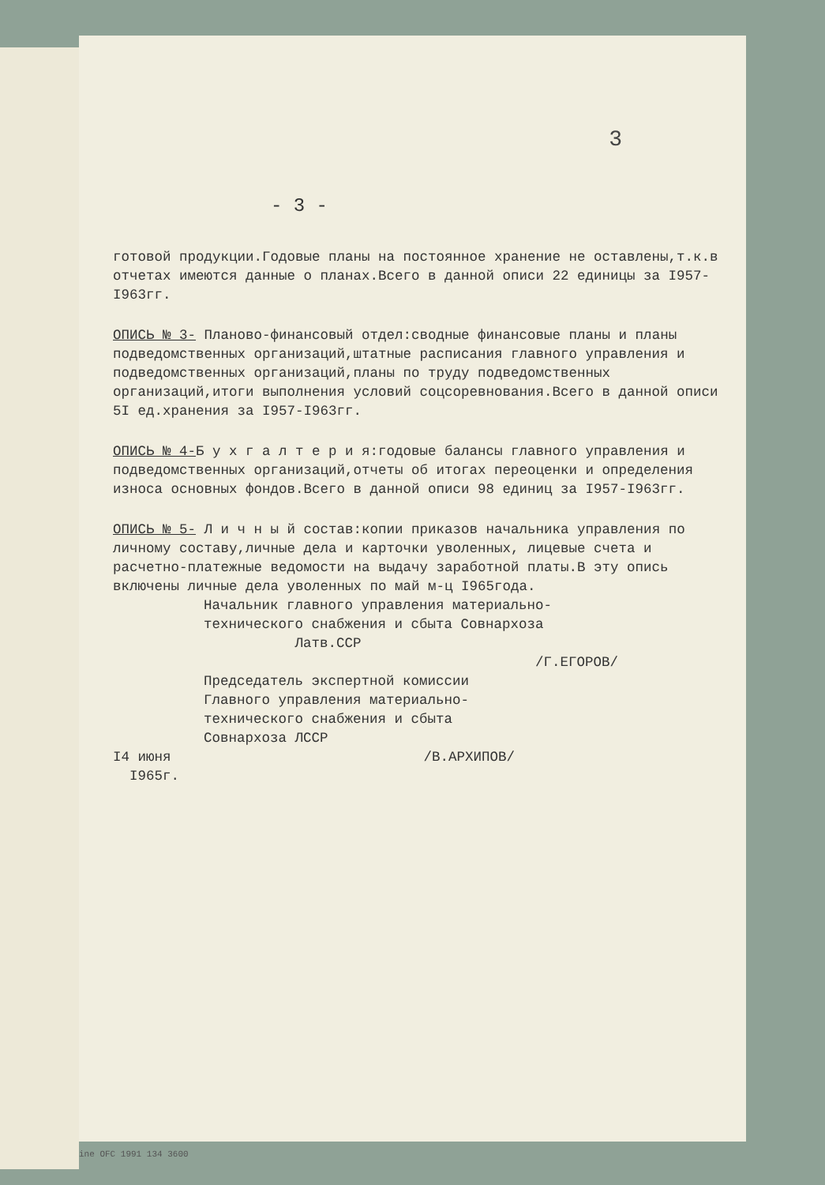3
- 3 -
готовой продукции.Годовые планы на постоянное хранение не оставлены,т.к.в отчетах имеются данные о планах.Всего в данной описи 22 единицы за I957-I963гг.
ОПИСЬ № 3- Планово-финансовый отдел:сводные финансовые планы и планы подведомственных организаций,штатные расписания главного управления и подведомственных организаций,планы по труду подведомственных организаций,итоги выполнения условий соцсоревнования.Всего в данной описи 5I ед.хранения за I957-I963гг.
ОПИСЬ № 4-Б у х г а л т е р и я:годовые балансы главного управления и подведомственных организаций,отчеты об итогах переоценки и определения износа основных фондов.Всего в данной описи 98 единиц за I957-I963гг.
ОПИСЬ № 5- Л и ч н ы й состав:копии приказов начальника управления по личному составу,личные дела и карточки уволенных, лицевые счета и расчетно-платежные ведомости на выдачу заработной платы.В эту опись включены личные дела уволенных по май м-ц I965года.
Начальник главного управления материально-
технического снабжения и сбыта Совнархоза
Латв.ССР
/Г.ЕГОРОВ/
Председатель экспертной комиссии
Главного управления материально-
технического снабжения и сбыта
Совнархоза ЛССР
I4 июня /В.АРХИПОВ/
I965г.
ine OFC 1991 134 3600